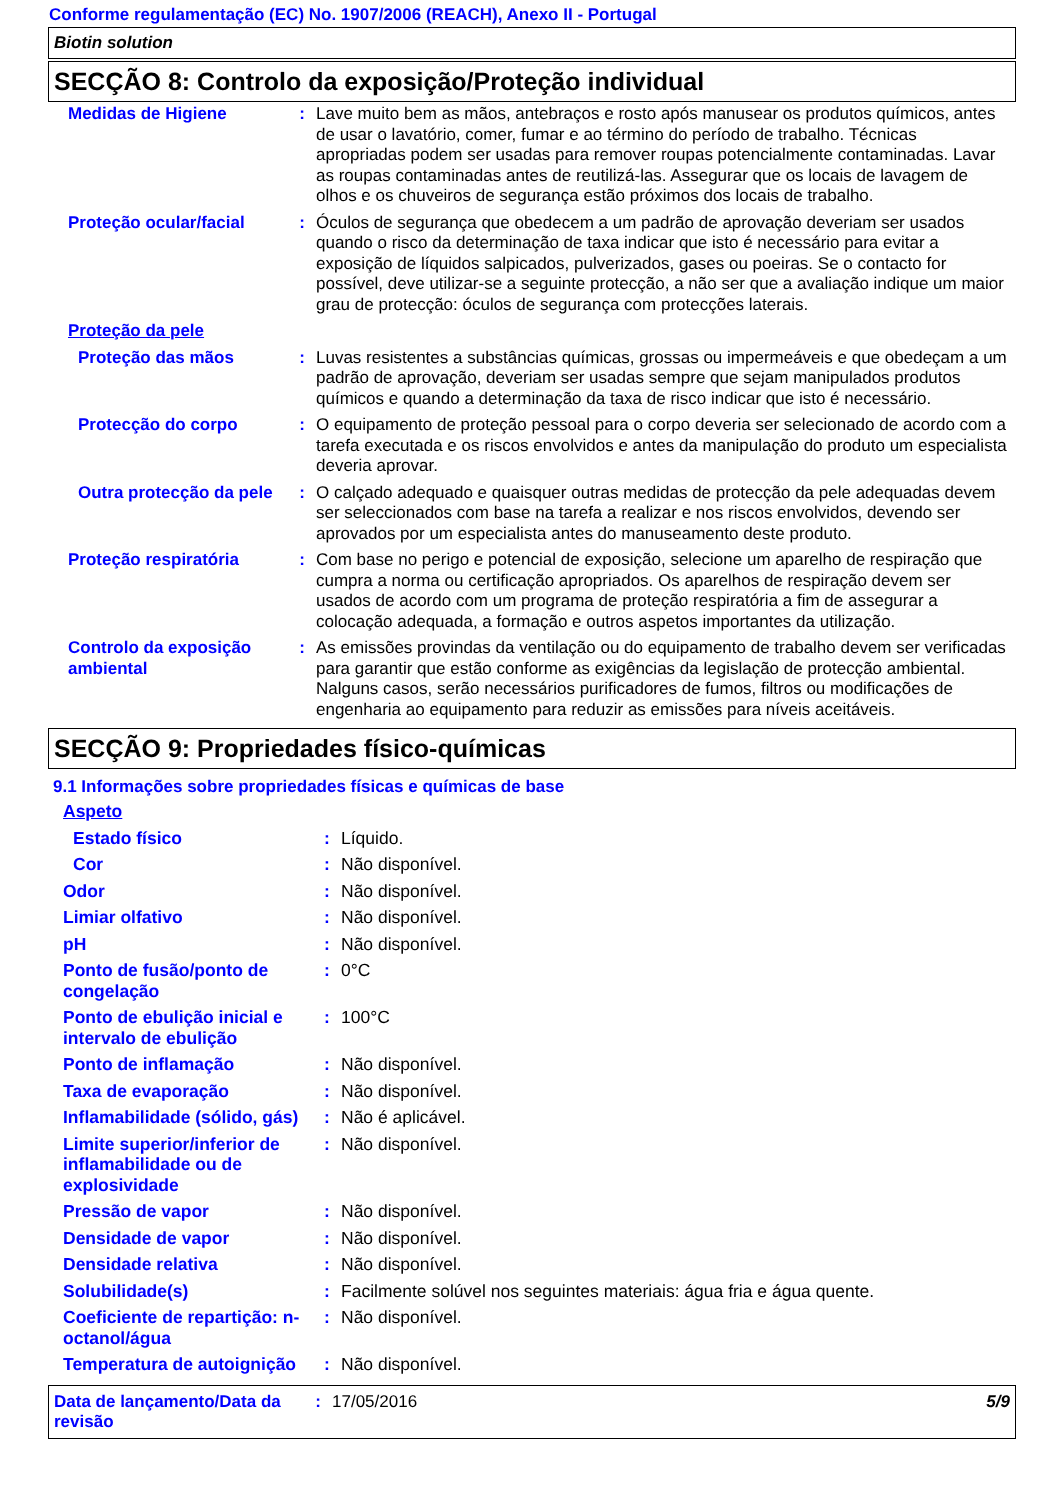Conforme regulamentação (EC) No. 1907/2006 (REACH), Anexo II - Portugal
Biotin solution
SECÇÃO 8: Controlo da exposição/Proteção individual
| Medidas de Higiene | : | Lave muito bem as mãos, antebraços e rosto após manusear os produtos químicos, antes de usar o lavatório, comer, fumar e ao término do período de trabalho. Técnicas apropriadas podem ser usadas para remover roupas potencialmente contaminadas. Lavar as roupas contaminadas antes de reutilizá-las. Assegurar que os locais de lavagem de olhos e os chuveiros de segurança estão próximos dos locais de trabalho. |
| Proteção ocular/facial | : | Óculos de segurança que obedecem a um padrão de aprovação deveriam ser usados quando o risco da determinação de taxa indicar que isto é necessário para evitar a exposição de líquidos salpicados, pulverizados, gases ou poeiras. Se o contacto for possível, deve utilizar-se a seguinte protecção, a não ser que a avaliação indique um maior grau de protecção: óculos de segurança com protecções laterais. |
| Proteção da pele | | |
| Proteção das mãos | : | Luvas resistentes a substâncias químicas, grossas ou impermeáveis e que obedeçam a um padrão de aprovação, deveriam ser usadas sempre que sejam manipulados produtos químicos e quando a determinação da taxa de risco indicar que isto é necessário. |
| Protecção do corpo | : | O equipamento de proteção pessoal para o corpo deveria ser selecionado de acordo com a tarefa executada e os riscos envolvidos e antes da manipulação do produto um especialista deveria aprovar. |
| Outra protecção da pele | : | O calçado adequado e quaisquer outras medidas de protecção da pele adequadas devem ser seleccionados com base na tarefa a realizar e nos riscos envolvidos, devendo ser aprovados por um especialista antes do manuseamento deste produto. |
| Proteção respiratória | : | Com base no perigo e potencial de exposição, selecione um aparelho de respiração que cumpra a norma ou certificação apropriados. Os aparelhos de respiração devem ser usados de acordo com um programa de proteção respiratória a fim de assegurar a colocação adequada, a formação e outros aspetos importantes da utilização. |
| Controlo da exposição ambiental | : | As emissões provindas da ventilação ou do equipamento de trabalho devem ser verificadas para garantir que estão conforme as exigências da legislação de protecção ambiental. Nalguns casos, serão necessários purificadores de fumos, filtros ou modificações de engenharia ao equipamento para reduzir as emissões para níveis aceitáveis. |
SECÇÃO 9: Propriedades físico-químicas
9.1 Informações sobre propriedades físicas e químicas de base
| Aspeto | | |
| Estado físico | : | Líquido. |
| Cor | : | Não disponível. |
| Odor | : | Não disponível. |
| Limiar olfativo | : | Não disponível. |
| pH | : | Não disponível. |
| Ponto de fusão/ponto de congelação | : | 0°C |
| Ponto de ebulição inicial e intervalo de ebulição | : | 100°C |
| Ponto de inflamação | : | Não disponível. |
| Taxa de evaporação | : | Não disponível. |
| Inflamabilidade (sólido, gás) | : | Não é aplicável. |
| Limite superior/inferior de inflamabilidade ou de explosividade | : | Não disponível. |
| Pressão de vapor | : | Não disponível. |
| Densidade de vapor | : | Não disponível. |
| Densidade relativa | : | Não disponível. |
| Solubilidade(s) | : | Facilmente solúvel nos seguintes materiais: água fria e água quente. |
| Coeficiente de repartição: n-octanol/água | : | Não disponível. |
| Temperatura de autoignição | : | Não disponível. |
Data de lançamento/Data da revisão
: 17/05/2016 5/9